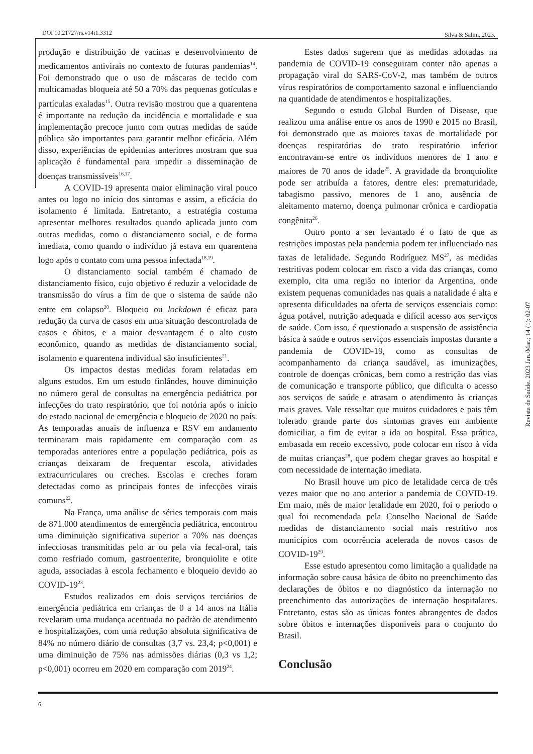DOI 10.21727/rs.v14i1.3312 Silva & Salim, 2023.
produção e distribuição de vacinas e desenvolvimento de medicamentos antivirais no contexto de futuras pandemias<sup>14</sup>. Foi demonstrado que o uso de máscaras de tecido com multicamadas bloqueia até 50 a 70% das pequenas gotículas e partículas exaladas<sup>15</sup>. Outra revisão mostrou que a quarentena é importante na redução da incidência e mortalidade e sua implementação precoce junto com outras medidas de saúde pública são importantes para garantir melhor eficácia. Além disso, experiências de epidemias anteriores mostram que sua aplicação é fundamental para impedir a disseminação de doenças transmissíveis<sup>16,17</sup>.
A COVID-19 apresenta maior eliminação viral pouco antes ou logo no início dos sintomas e assim, a eficácia do isolamento é limitada. Entretanto, a estratégia costuma apresentar melhores resultados quando aplicada junto com outras medidas, como o distanciamento social, e de forma imediata, como quando o indivíduo já estava em quarentena logo após o contato com uma pessoa infectada<sup>18,19</sup>.
O distanciamento social também é chamado de distanciamento físico, cujo objetivo é reduzir a velocidade de transmissão do vírus a fim de que o sistema de saúde não entre em colapso<sup>20</sup>. Bloqueio ou lockdown é eficaz para redução da curva de casos em uma situação descontrolada de casos e óbitos, e a maior desvantagem é o alto custo econômico, quando as medidas de distanciamento social, isolamento e quarentena individual são insuficientes<sup>21</sup>.
Os impactos destas medidas foram relatadas em alguns estudos. Em um estudo finlândes, houve diminuição no número geral de consultas na emergência pediátrica por infecções do trato respiratório, que foi notória após o início do estado nacional de emergência e bloqueio de 2020 no país. As temporadas anuais de influenza e RSV em andamento terminaram mais rapidamente em comparação com as temporadas anteriores entre a população pediátrica, pois as crianças deixaram de frequentar escola, atividades extracurriculares ou creches. Escolas e creches foram detectadas como as principais fontes de infecções virais comuns<sup>22</sup>.
Na França, uma análise de séries temporais com mais de 871.000 atendimentos de emergência pediátrica, encontrou uma diminuição significativa superior a 70% nas doenças infecciosas transmitidas pelo ar ou pela via fecal-oral, tais como resfriado comum, gastroenterite, bronquiolite e otite aguda, associadas à escola fechamento e bloqueio devido ao COVID-19<sup>23</sup>.
Estudos realizados em dois serviços terciários de emergência pediátrica em crianças de 0 a 14 anos na Itália revelaram uma mudança acentuada no padrão de atendimento e hospitalizações, com uma redução absoluta significativa de 84% no número diário de consultas (3,7 vs. 23,4; p<0,001) e uma diminuição de 75% nas admissões diárias (0,3 vs 1,2; p<0,001) ocorreu em 2020 em comparação com 2019<sup>24</sup>.
Estes dados sugerem que as medidas adotadas na pandemia de COVID-19 conseguiram conter não apenas a propagação viral do SARS-CoV-2, mas também de outros vírus respiratórios de comportamento sazonal e influenciando na quantidade de atendimentos e hospitalizações.
Segundo o estudo Global Burden of Disease, que realizou uma análise entre os anos de 1990 e 2015 no Brasil, foi demonstrado que as maiores taxas de mortalidade por doenças respiratórias do trato respiratório inferior encontravam-se entre os indivíduos menores de 1 ano e maiores de 70 anos de idade<sup>25</sup>. A gravidade da bronquiolite pode ser atribuída a fatores, dentre eles: prematuridade, tabagismo passivo, menores de 1 ano, ausência de aleitamento materno, doença pulmonar crônica e cardiopatia congênita<sup>26</sup>.
Outro ponto a ser levantado é o fato de que as restrições impostas pela pandemia podem ter influenciado nas taxas de letalidade. Segundo Rodríguez MS<sup>27</sup>, as medidas restritivas podem colocar em risco a vida das crianças, como exemplo, cita uma região no interior da Argentina, onde existem pequenas comunidades nas quais a natalidade é alta e apresenta dificuldades na oferta de serviços essenciais como: água potável, nutrição adequada e difícil acesso aos serviços de saúde. Com isso, é questionado a suspensão de assistência básica à saúde e outros serviços essenciais impostas durante a pandemia de COVID-19, como as consultas de acompanhamento da criança saudável, as imunizações, controle de doenças crônicas, bem como a restrição das vias de comunicação e transporte público, que dificulta o acesso aos serviços de saúde e atrasam o atendimento às crianças mais graves. Vale ressaltar que muitos cuidadores e pais têm tolerado grande parte dos sintomas graves em ambiente domiciliar, a fim de evitar a ida ao hospital. Essa prática, embasada em receio excessivo, pode colocar em risco à vida de muitas crianças<sup>28</sup>, que podem chegar graves ao hospital e com necessidade de internação imediata.
No Brasil houve um pico de letalidade cerca de três vezes maior que no ano anterior a pandemia de COVID-19. Em maio, mês de maior letalidade em 2020, foi o período o qual foi recomendada pela Conselho Nacional de Saúde medidas de distanciamento social mais restritivo nos municípios com ocorrência acelerada de novos casos de COVID-19<sup>29</sup>.
Esse estudo apresentou como limitação a qualidade na informação sobre causa básica de óbito no preenchimento das declarações de óbitos e no diagnóstico da internação no preenchimento das autorizações de internação hospitalares. Entretanto, estas são as únicas fontes abrangentes de dados sobre óbitos e internações disponíveis para o conjunto do Brasil.
Conclusão
Revista de Saúde. 2023 Jan./Mar.; 14 (1): 02-07
6